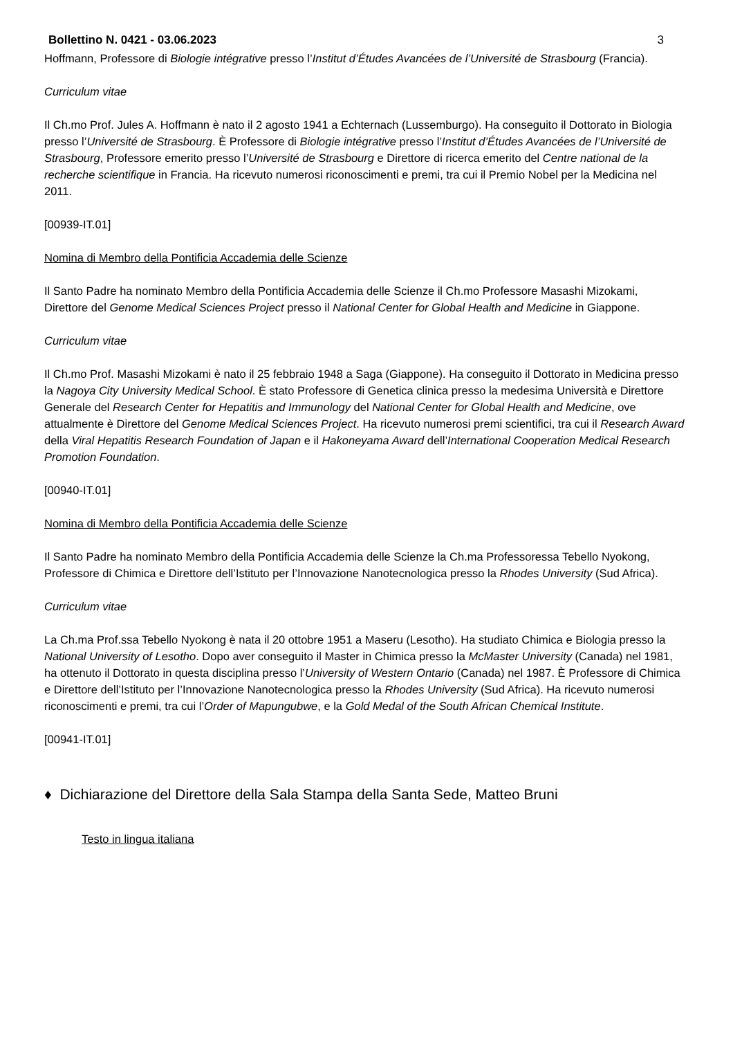Bollettino N. 0421 - 03.06.2023 3
Hoffmann, Professore di Biologie intégrative presso l’Institut d’Études Avancées de l’Université de Strasbourg (Francia).
Curriculum vitae
Il Ch.mo Prof. Jules A. Hoffmann è nato il 2 agosto 1941 a Echternach (Lussemburgo). Ha conseguito il Dottorato in Biologia presso l’Université de Strasbourg. È Professore di Biologie intégrative presso l’Institut d’Études Avancées de l’Université de Strasbourg, Professore emerito presso l’Université de Strasbourg e Direttore di ricerca emerito del Centre national de la recherche scientifique in Francia. Ha ricevuto numerosi riconoscimenti e premi, tra cui il Premio Nobel per la Medicina nel 2011.
[00939-IT.01]
Nomina di Membro della Pontificia Accademia delle Scienze
Il Santo Padre ha nominato Membro della Pontificia Accademia delle Scienze il Ch.mo Professore Masashi Mizokami, Direttore del Genome Medical Sciences Project presso il National Center for Global Health and Medicine in Giappone.
Curriculum vitae
Il Ch.mo Prof. Masashi Mizokami è nato il 25 febbraio 1948 a Saga (Giappone). Ha conseguito il Dottorato in Medicina presso la Nagoya City University Medical School. È stato Professore di Genetica clinica presso la medesima Università e Direttore Generale del Research Center for Hepatitis and Immunology del National Center for Global Health and Medicine, ove attualmente è Direttore del Genome Medical Sciences Project. Ha ricevuto numerosi premi scientifici, tra cui il Research Award della Viral Hepatitis Research Foundation of Japan e il Hakoneyama Award dell’International Cooperation Medical Research Promotion Foundation.
[00940-IT.01]
Nomina di Membro della Pontificia Accademia delle Scienze
Il Santo Padre ha nominato Membro della Pontificia Accademia delle Scienze la Ch.ma Professoressa Tebello Nyokong, Professore di Chimica e Direttore dell’Istituto per l’Innovazione Nanotecnologica presso la Rhodes University (Sud Africa).
Curriculum vitae
La Ch.ma Prof.ssa Tebello Nyokong è nata il 20 ottobre 1951 a Maseru (Lesotho). Ha studiato Chimica e Biologia presso la National University of Lesotho. Dopo aver conseguito il Master in Chimica presso la McMaster University (Canada) nel 1981, ha ottenuto il Dottorato in questa disciplina presso l’University of Western Ontario (Canada) nel 1987. È Professore di Chimica e Direttore dell’Istituto per l’Innovazione Nanotecnologica presso la Rhodes University (Sud Africa). Ha ricevuto numerosi riconoscimenti e premi, tra cui l’Order of Mapungubwe, e la Gold Medal of the South African Chemical Institute.
[00941-IT.01]
♦ Dichiarazione del Direttore della Sala Stampa della Santa Sede, Matteo Bruni
Testo in lingua italiana